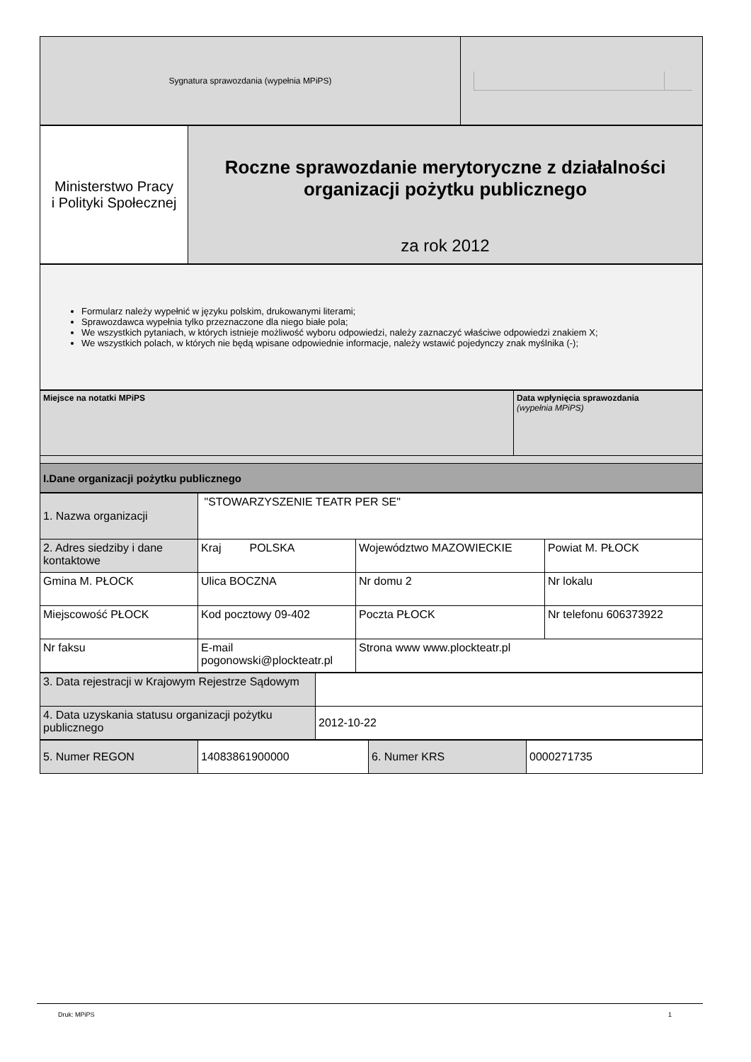| Sygnatura sprawozdania (wypełnia MPiPS) | |
| Ministerstwo Pracy i Polityki Społecznej | Roczne sprawozdanie merytoryczne z działalności organizacji pożytku publicznego za rok 2012 |
| Formularz należy wypełnić w języku polskim, drukowanymi literami; Sprawozdawca wypełnia tylko przeznaczone dla niego białe pola; We wszystkich pytaniach, w których istnieje możliwość wyboru odpowiedzi, należy zaznaczyć właściwe odpowiedzi znakiem X; We wszystkich polach, w których nie będą wpisane odpowiednie informacje, należy wstawić pojedynczy znak myślnika (-); |
| Miejsce na notatki MPiPS | Data wpłynięcia sprawozdania (wypełnia MPiPS) |
| I.Dane organizacji pożytku publicznego | |
| 1. Nazwa organizacji | "STOWARZYSZENIE TEATR PER SE" | | |
| 2. Adres siedziby i dane kontaktowe | Kraj POLSKA | Województwo MAZOWIECKIE | Powiat M. PŁOCK |
| Gmina M. PŁOCK | Ulica BOCZNA | Nr domu 2 | Nr lokalu |
| Miejscowość PŁOCK | Kod pocztowy 09-402 | Poczta PŁOCK | Nr telefonu 606373922 |
| Nr faksu | E-mail pogonowski@plockteatr.pl | Strona www www.plockteatr.pl | |
| 3. Data rejestracji w Krajowym Rejestrze Sądowym | |
| 4. Data uzyskania statusu organizacji pożytku publicznego | 2012-10-22 |
| 5. Numer REGON | 14083861900000 | 6. Numer KRS | 0000271735 |
Druk: MPiPS 1